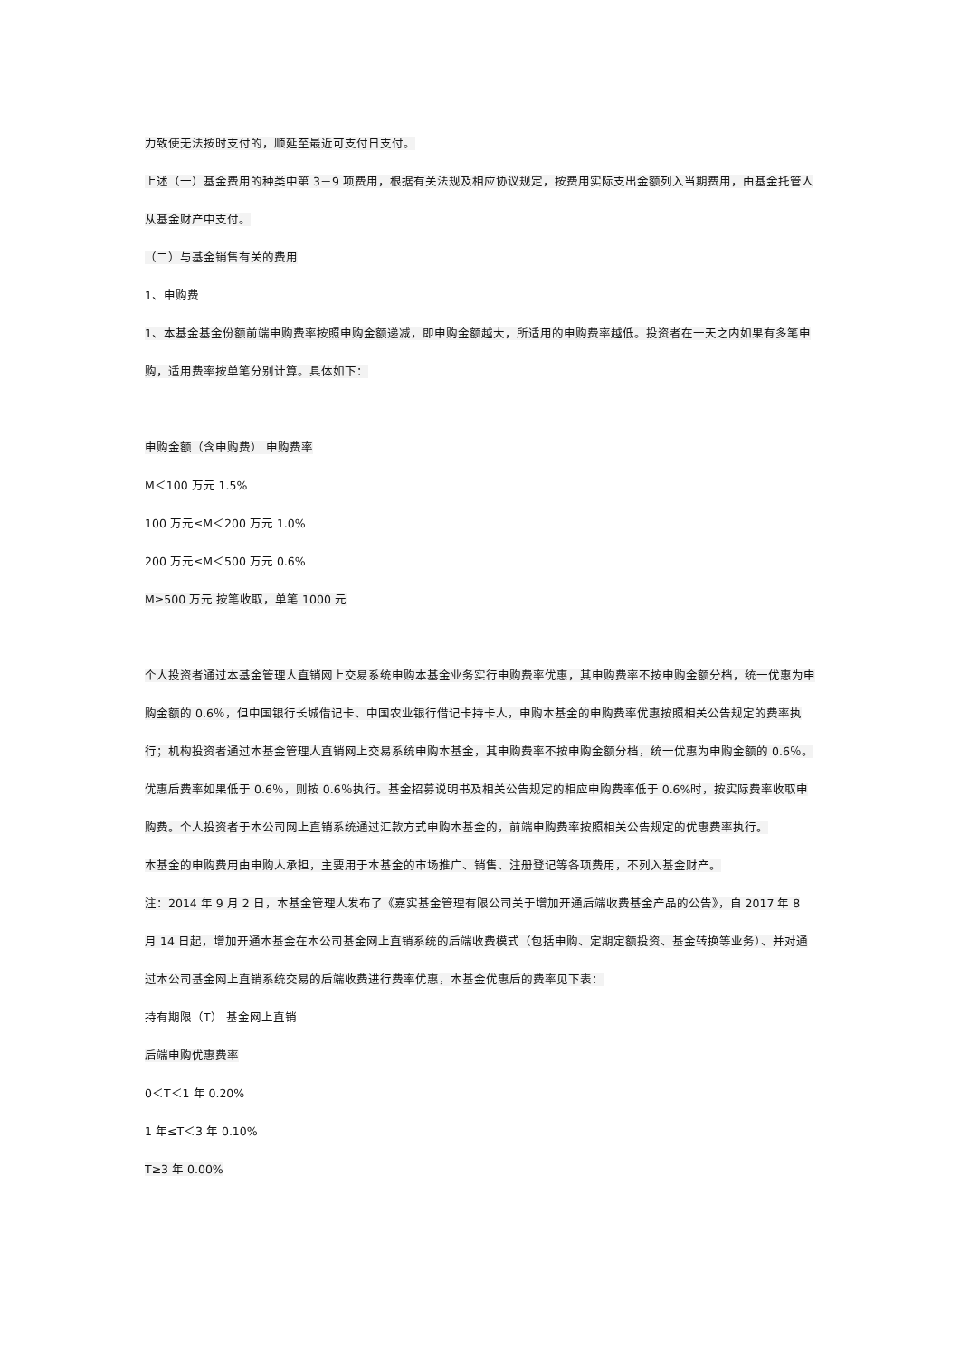力致使无法按时支付的，顺延至最近可支付日支付。
上述（一）基金费用的种类中第 3－9 项费用，根据有关法规及相应协议规定，按费用实际支出金额列入当期费用，由基金托管人从基金财产中支付。
（二）与基金销售有关的费用
1、申购费
1、本基金基金份额前端申购费率按照申购金额递减，即申购金额越大，所适用的申购费率越低。投资者在一天之内如果有多笔申购，适用费率按单笔分别计算。具体如下：
申购金额（含申购费） 申购费率
M＜100 万元 1.5%
100 万元≤M＜200 万元 1.0%
200 万元≤M＜500 万元 0.6%
M≥500 万元 按笔收取，单笔 1000 元
个人投资者通过本基金管理人直销网上交易系统申购本基金业务实行申购费率优惠，其申购费率不按申购金额分档，统一优惠为申购金额的 0.6％，但中国银行长城借记卡、中国农业银行借记卡持卡人，申购本基金的申购费率优惠按照相关公告规定的费率执行；机构投资者通过本基金管理人直销网上交易系统申购本基金，其申购费率不按申购金额分档，统一优惠为申购金额的 0.6％。优惠后费率如果低于 0.6％，则按 0.6％执行。基金招募说明书及相关公告规定的相应申购费率低于 0.6%时，按实际费率收取申购费。个人投资者于本公司网上直销系统通过汇款方式申购本基金的，前端申购费率按照相关公告规定的优惠费率执行。
本基金的申购费用由申购人承担，主要用于本基金的市场推广、销售、注册登记等各项费用，不列入基金财产。
注：2014 年 9 月 2 日，本基金管理人发布了《嘉实基金管理有限公司关于增加开通后端收费基金产品的公告》，自 2017 年 8 月 14 日起，增加开通本基金在本公司基金网上直销系统的后端收费模式（包括申购、定期定额投资、基金转换等业务）、并对通过本公司基金网上直销系统交易的后端收费进行费率优惠，本基金优惠后的费率见下表：
持有期限（T） 基金网上直销
后端申购优惠费率
0＜T＜1 年 0.20%
1 年≤T＜3 年 0.10%
T≥3 年 0.00%